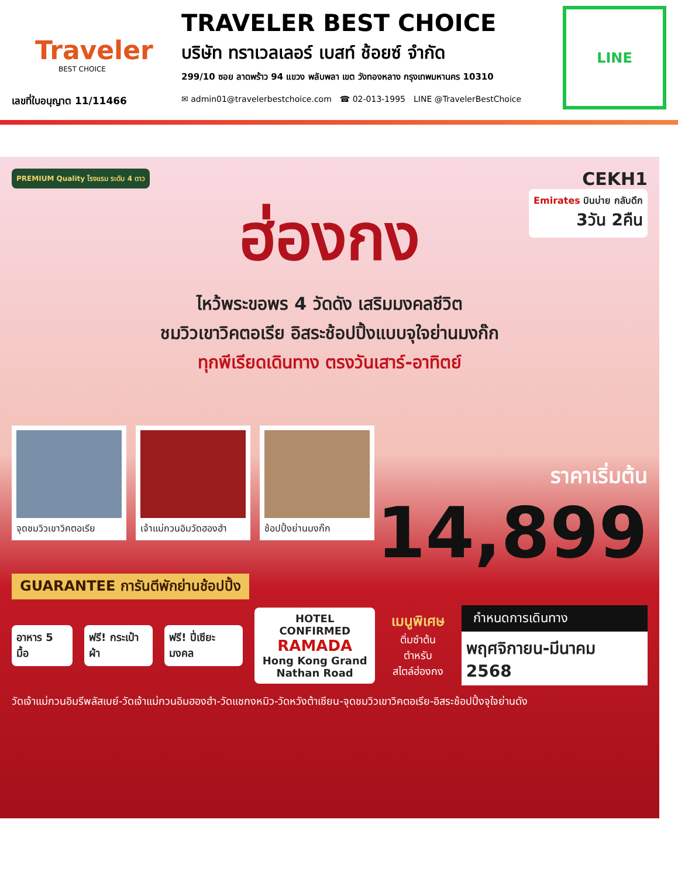Traveler
BEST CHOICE
เลขที่ใบอนุญาต 11/11466
TRAVELER BEST CHOICE
บริษัท ทราเวลเลอร์ เบสท์ ช้อยซ์ จำกัด
299/10 ซอย ลาดพร้าว 94 แขวง พลับพลา เขต วังทองหลาง กรุงเทพมหานคร 10310
✉ admin01@travelerbestchoice.com ☎ 02-013-1995 LINE @TravelerBestChoice
LINE
PREMIUM Quality โรงแรม ระดับ 4 ดาว
CEKH1
Emirates บินบ่าย กลับดึก
3วัน 2คืน
ฮ่องกง
ไหว้พระขอพร 4 วัดดัง เสริมมงคลชีวิต
ชมวิวเขาวิคตอเรีย อิสระช้อปปิ้งแบบจุใจย่านมงก๊ก
ทุกพีเรียดเดินทาง ตรงวันเสาร์-อาทิตย์
จุดชมวิวเขาวิคตอเรีย
เจ้าแม่กวนอิมวัดฮองฮำ
ช้อปปิ้งย่านมงก๊ก
ราคาเริ่มต้น
14,899
GUARANTEE การันตีพักย่านช้อปปิ้ง
อาหาร 5 มื้อ ฟรี! กระเป๋าผ้า ฟรี! ปี่เซียะมงคล
HOTEL CONFIRMED
RAMADA
Hong Kong Grand
Nathan Road
เมนูพิเศษ
ติ่มซำต้นตำหรับ
สไตล์ฮ่องกง
กำหนดการเดินทาง
พฤศจิกายน-มีนาคม 2568
วัดเจ้าแม่กวนอิมรีพลัสเบย์-วัดเจ้าแม่กวนอิมฮองฮำ-วัดแชกงหมิว-วัดหวังต้าเซียน-จุดชมวิวเขาวิคตอเรีย-อิสระช้อปปิ้งจุใจย่านดัง